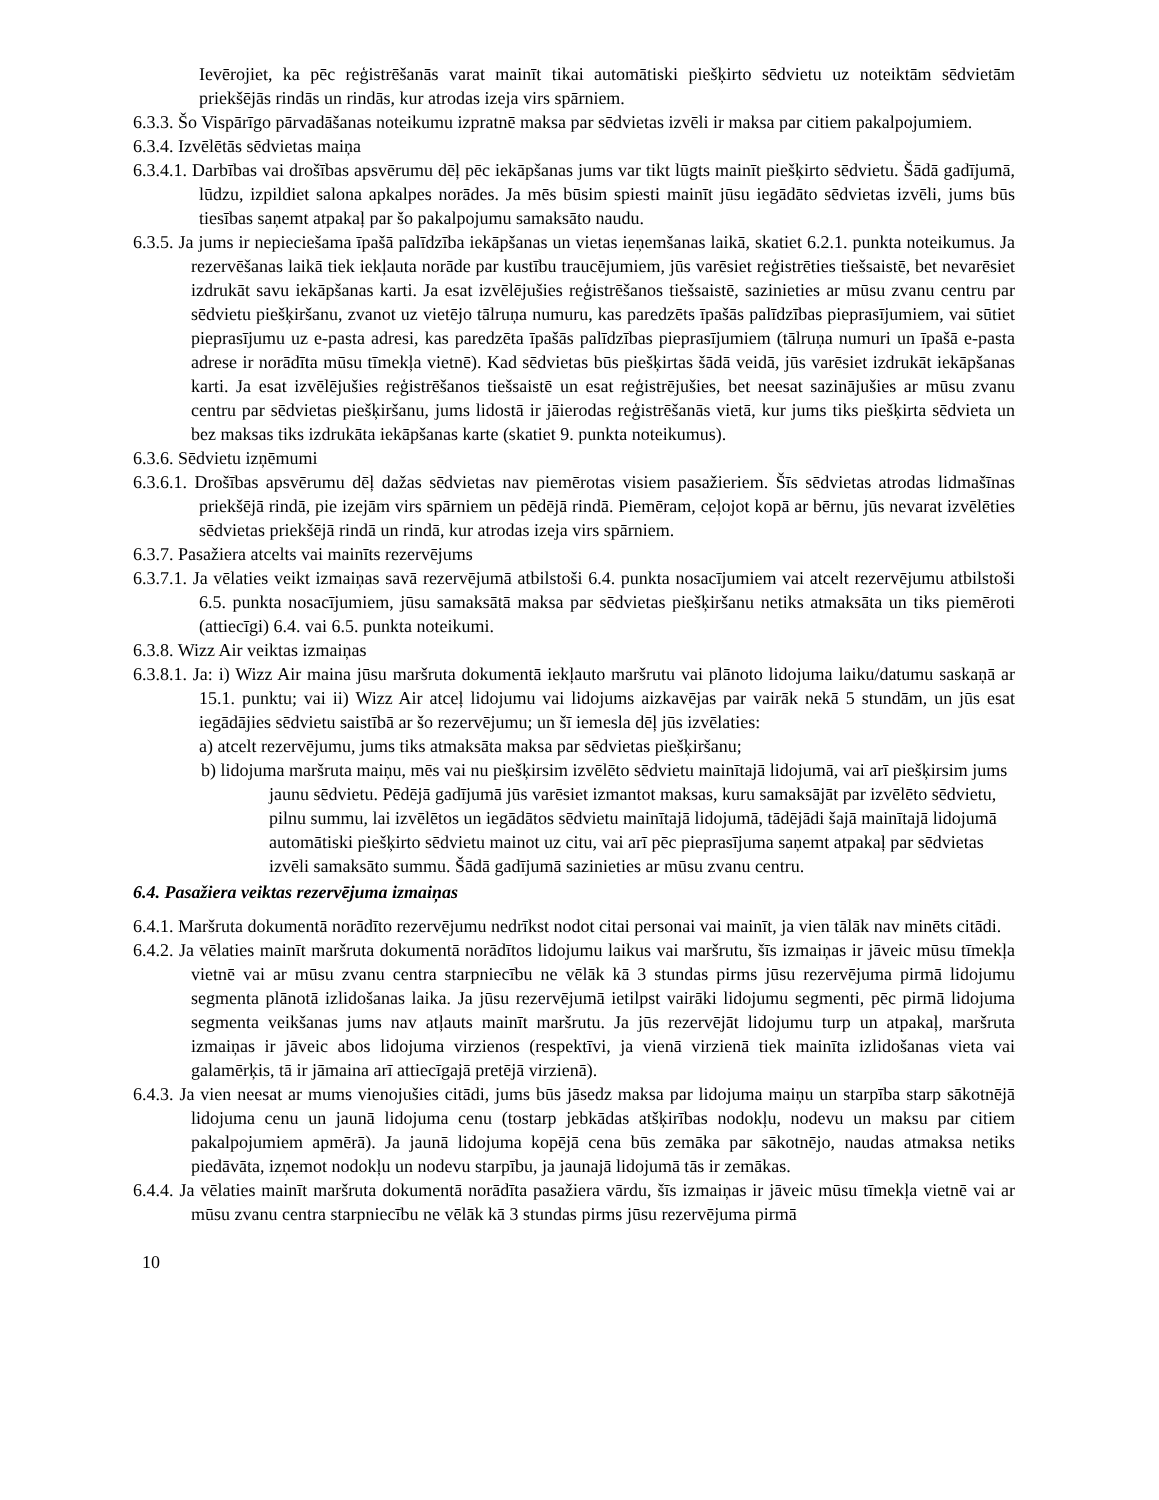Ievērojiet, ka pēc reģistrēšanās varat mainīt tikai automātiski piešķirto sēdvietu uz noteiktām sēdvietām priekšējās rindās un rindās, kur atrodas izeja virs spārniem.
6.3.3. Šo Vispārīgo pārvadāšanas noteikumu izpratnē maksa par sēdvietas izvēli ir maksa par citiem pakalpojumiem.
6.3.4. Izvēlētās sēdvietas maiņa
6.3.4.1. Darbības vai drošības apsvērumu dēļ pēc iekāpšanas jums var tikt lūgts mainīt piešķirto sēdvietu. Šādā gadījumā, lūdzu, izpildiet salona apkalpes norādes. Ja mēs būsim spiesti mainīt jūsu iegādāto sēdvietas izvēli, jums būs tiesības saņemt atpakaļ par šo pakalpojumu samaksāto naudu.
6.3.5. Ja jums ir nepieciešama īpašā palīdzība iekāpšanas un vietas ieņemšanas laikā, skatiet 6.2.1. punkta noteikumus. Ja rezervēšanas laikā tiek iekļauta norāde par kustību traucējumiem, jūs varēsiet reģistrēties tiešsaistē, bet nevarēsiet izdrukāt savu iekāpšanas karti. Ja esat izvēlējušies reģistrēšanos tiešsaistē, sazinieties ar mūsu zvanu centru par sēdvietu piešķiršanu, zvanot uz vietējo tālruņa numuru, kas paredzēts īpašās palīdzības pieprasījumiem, vai sūtiet pieprasījumu uz e-pasta adresi, kas paredzēta īpašās palīdzības pieprasījumiem (tālruņa numuri un īpašā e-pasta adrese ir norādīta mūsu tīmekļa vietnē). Kad sēdvietas būs piešķirtas šādā veidā, jūs varēsiet izdrukāt iekāpšanas karti. Ja esat izvēlējušies reģistrēšanos tiešsaistē un esat reģistrējušies, bet neesat sazinājušies ar mūsu zvanu centru par sēdvietas piešķiršanu, jums lidostā ir jāierodas reģistrēšanās vietā, kur jums tiks piešķirta sēdvieta un bez maksas tiks izdrukāta iekāpšanas karte (skatiet 9. punkta noteikumus).
6.3.6. Sēdvietu izņēmumi
6.3.6.1. Drošības apsvērumu dēļ dažas sēdvietas nav piemērotas visiem pasažieriem. Šīs sēdvietas atrodas lidmašīnas priekšējā rindā, pie izejām virs spārniem un pēdējā rindā. Piemēram, ceļojot kopā ar bērnu, jūs nevarat izvēlēties sēdvietas priekšējā rindā un rindā, kur atrodas izeja virs spārniem.
6.3.7. Pasažiera atcelts vai mainīts rezervējums
6.3.7.1. Ja vēlaties veikt izmaiņas savā rezervējumā atbilstoši 6.4. punkta nosacījumiem vai atcelt rezervējumu atbilstoši 6.5. punkta nosacījumiem, jūsu samaksātā maksa par sēdvietas piešķiršanu netiks atmaksāta un tiks piemēroti (attiecīgi) 6.4. vai 6.5. punkta noteikumi.
6.3.8. Wizz Air veiktas izmaiņas
6.3.8.1. Ja: i) Wizz Air maina jūsu maršruta dokumentā iekļauto maršrutu vai plānoto lidojuma laiku/datumu saskaņā ar 15.1. punktu; vai ii) Wizz Air atceļ lidojumu vai lidojums aizkavējas par vairāk nekā 5 stundām, un jūs esat iegādājies sēdvietu saistībā ar šo rezervējumu; un šī iemesla dēļ jūs izvēlaties:
a) atcelt rezervējumu, jums tiks atmaksāta maksa par sēdvietas piešķiršanu;
b) lidojuma maršruta maiņu, mēs vai nu piešķirsim izvēlēto sēdvietu mainītajā lidojumā, vai arī piešķirsim jums jaunu sēdvietu. Pēdējā gadījumā jūs varēsiet izmantot maksas, kuru samaksājāt par izvēlēto sēdvietu, pilnu summu, lai izvēlētos un iegādātos sēdvietu mainītajā lidojumā, tādējādi šajā mainītajā lidojumā automātiski piešķirto sēdvietu mainot uz citu, vai arī pēc pieprasījuma saņemt atpakaļ par sēdvietas izvēli samaksāto summu. Šādā gadījumā sazinieties ar mūsu zvanu centru.
6.4. Pasažiera veiktas rezervējuma izmaiņas
6.4.1. Maršruta dokumentā norādīto rezervējumu nedrīkst nodot citai personai vai mainīt, ja vien tālāk nav minēts citādi.
6.4.2. Ja vēlaties mainīt maršruta dokumentā norādītos lidojumu laikus vai maršrutu, šīs izmaiņas ir jāveic mūsu tīmekļa vietnē vai ar mūsu zvanu centra starpniecību ne vēlāk kā 3 stundas pirms jūsu rezervējuma pirmā lidojumu segmenta plānotā izlidošanas laika. Ja jūsu rezervējumā ietilpst vairāki lidojumu segmenti, pēc pirmā lidojuma segmenta veikšanas jums nav atļauts mainīt maršrutu. Ja jūs rezervējāt lidojumu turp un atpakaļ, maršruta izmaiņas ir jāveic abos lidojuma virzienos (respektīvi, ja vienā virzienā tiek mainīta izlidošanas vieta vai galamērķis, tā ir jāmaina arī attiecīgajā pretējā virzienā).
6.4.3. Ja vien neesat ar mums vienojušies citādi, jums būs jāsedz maksa par lidojuma maiņu un starpība starp sākotnējā lidojuma cenu un jaunā lidojuma cenu (tostarp jebkādas atšķirības nodokļu, nodevu un maksu par citiem pakalpojumiem apmērā). Ja jaunā lidojuma kopējā cena būs zemāka par sākotnējo, naudas atmaksa netiks piedāvāta, izņemot nodokļu un nodevu starpību, ja jaunajā lidojumā tās ir zemākas.
6.4.4. Ja vēlaties mainīt maršruta dokumentā norādīta pasažiera vārdu, šīs izmaiņas ir jāveic mūsu tīmekļa vietnē vai ar mūsu zvanu centra starpniecību ne vēlāk kā 3 stundas pirms jūsu rezervējuma pirmā
10